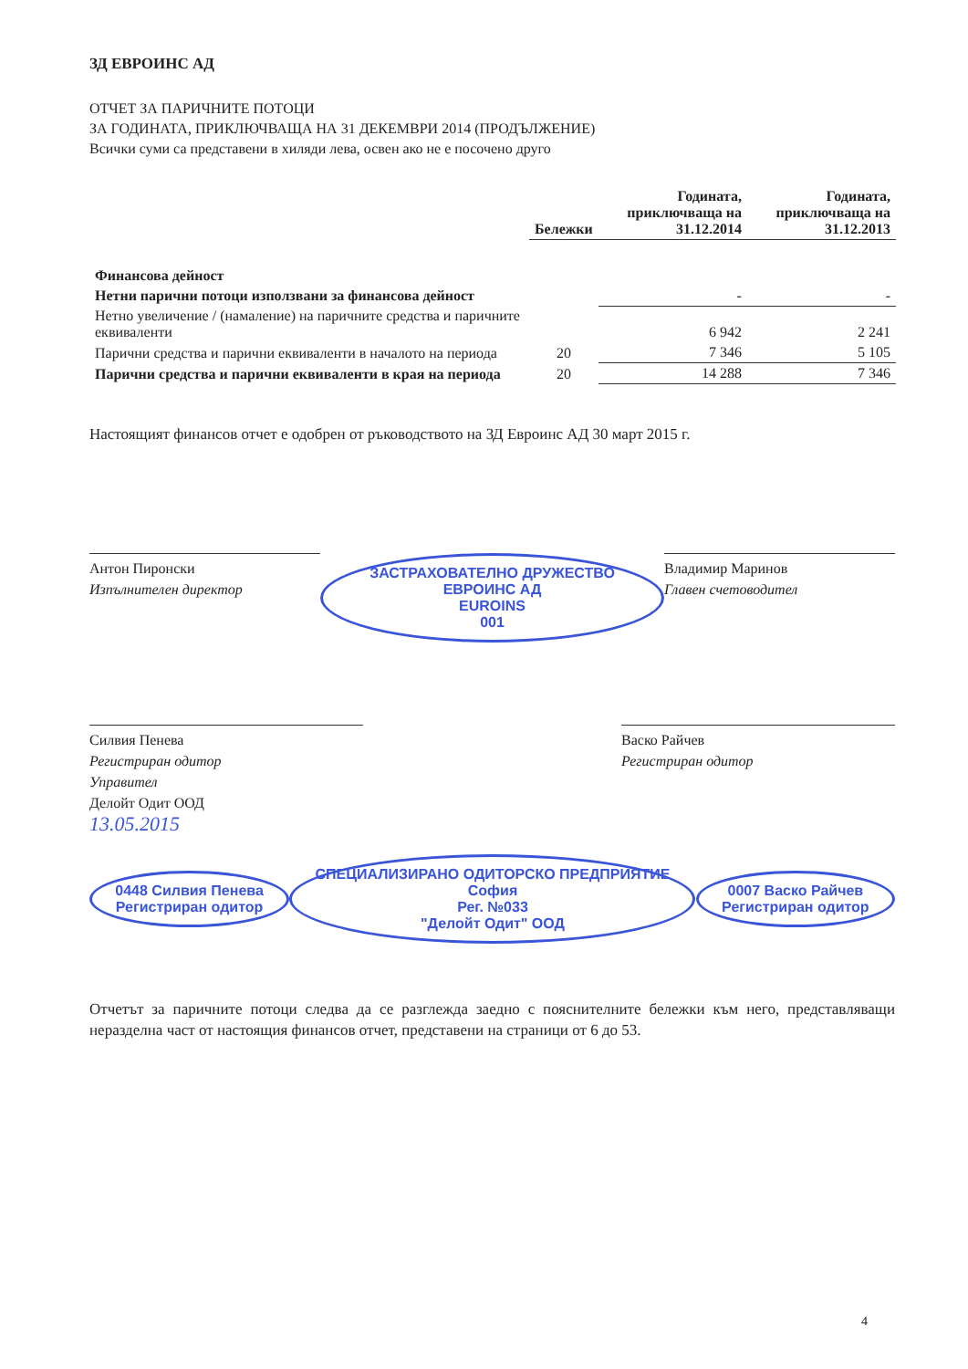ЗД ЕВРОИНС АД
ОТЧЕТ ЗА ПАРИЧНИТЕ ПОТОЦИ
ЗА ГОДИНАТА, ПРИКЛЮЧВАЩА НА 31 ДЕКЕМВРИ 2014 (ПРОДЪЛЖЕНИЕ)
Всички суми са представени в хиляди лева, освен ако не е посочено друго
| | Бележки | Годината, приключваща на 31.12.2014 | Годината, приключваща на 31.12.2013 |
| --- | --- | --- | --- |
| Финансова дейност | | | |
| Нетни парични потоци използвани за финансова дейност | | - | - |
| Нетно увеличение / (намаление) на паричните средства и паричните еквиваленти | | 6 942 | 2 241 |
| Парични средства и парични еквиваленти в началото на периода | 20 | 7 346 | 5 105 |
| Парични средства и парични еквиваленти в края на периода | 20 | 14 288 | 7 346 |
Настоящият финансов отчет е одобрен от ръководството на ЗД Евроинс АД 30 март 2015 г.
Антон Пиронски
Изпълнителен директор
ЗАСТРАХОВАТЕЛНО ДРУЖЕСТВО ЕВРОИНС АД
EUROINS
001
Владимир Маринов
Главен счетоводител
Силвия Пенева
Регистриран одитор
Управител
Делойт Одит ООД
13.05.2015
Васко Райчев
Регистриран одитор
0448 Силвия Пенева
Регистриран одитор СПЕЦИАЛИЗИРАНО ОДИТОРСКО ПРЕДПРИЯТИЕ
София
Рег. №033
"Делойт Одит" ООД 0007 Васко Райчев
Регистриран одитор
Отчетът за паричните потоци следва да се разглежда заедно с пояснителните бележки към него, представляващи неразделна част от настоящия финансов отчет, представени на страници от 6 до 53.
4